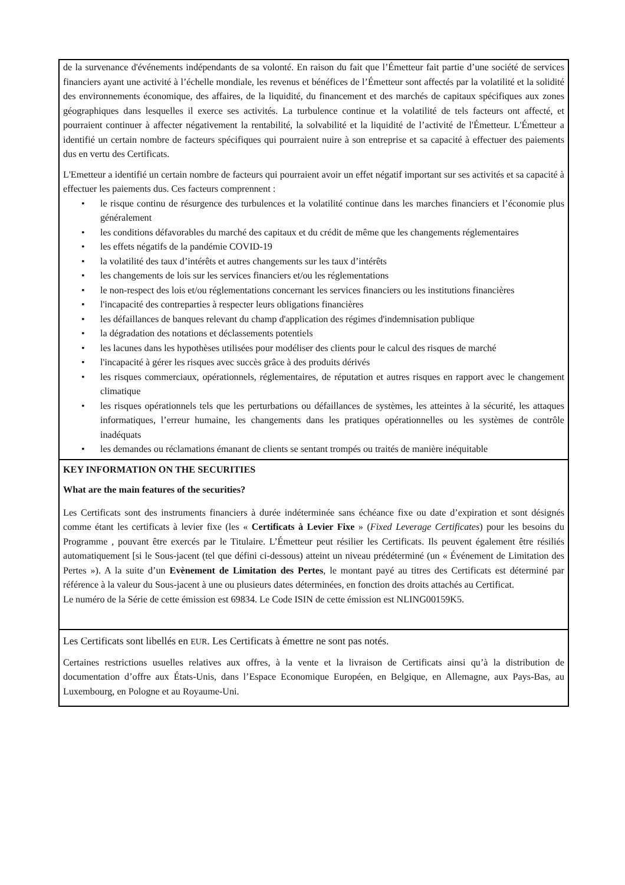| de la survenance d'événements indépendants de sa volonté. En raison du fait que l’Émetteur fait partie d’une société de services financiers ayant une activité à l’échelle mondiale, les revenus et bénéfices de l’Émetteur sont affectés par la volatilité et la solidité des environnements économique, des affaires, de la liquidité, du financement et des marchés de capitaux spécifiques aux zones géographiques dans lesquelles il exerce ses activités. La turbulence continue et la volatilité de tels facteurs ont affecté, et pourraient continuer à affecter négativement la rentabilité, la solvabilité et la liquidité de l’activité de l'Émetteur. L'Émetteur a identifié un certain nombre de facteurs spécifiques qui pourraient nuire à son entreprise et sa capacité à effectuer des paiements dus en vertu des Certificats. L'Emetteur a identifié un certain nombre de facteurs qui pourraient avoir un effet négatif important sur ses activités et sa capacité à effectuer les paiements dus. Ces facteurs comprennent : • le risque continu de résurgence des turbulences et la volatilité continue dans les marches financiers et l’économie plus généralement • les conditions défavorables du marché des capitaux et du crédit de même que les changements réglementaires • les effets négatifs de la pandémie COVID-19 • la volatilité des taux d’intérêts et autres changements sur les taux d’intérêts • les changements de lois sur les services financiers et/ou les réglementations • le non-respect des lois et/ou réglementations concernant les services financiers ou les institutions financières • l'incapacité des contreparties à respecter leurs obligations financières • les défaillances de banques relevant du champ d'application des régimes d'indemnisation publique • la dégradation des notations et déclassements potentiels • les lacunes dans les hypothèses utilisées pour modéliser des clients pour le calcul des risques de marché • l'incapacité à gérer les risques avec succès grâce à des produits dérivés • les risques commerciaux, opérationnels, réglementaires, de réputation et autres risques en rapport avec le changement climatique • les risques opérationnels tels que les perturbations ou défaillances de systèmes, les atteintes à la sécurité, les attaques informatiques, l’erreur humaine, les changements dans les pratiques opérationnelles ou les systèmes de contrôle inadéquats • les demandes ou réclamations émanant de clients se sentant trompés ou traités de manière inéquitable |
| KEY INFORMATION ON THE SECURITIES What are the main features of the securities? Les Certificats sont des instruments financiers à durée indéterminée sans échéance fixe ou date d’expiration et sont désignés comme étant les certificats à levier fixe (les « Certificats à Levier Fixe » ( Fixed Leverage Certificates ) pour les besoins du Programme , pouvant être exercés par le Titulaire. L’Émetteur peut résilier les Certificats. Ils peuvent également être résiliés automatiquement [si le Sous-jacent (tel que défini ci-dessous) atteint un niveau prédéterminé (un « Événement de Limitation des Pertes »). A la suite d’un Evènement de Limitation des Pertes , le montant payé au titres des Certificats est déterminé par référence à la valeur du Sous-jacent à une ou plusieurs dates déterminées, en fonction des droits attachés au Certificat. Le numéro de la Série de cette émission est 69834. Le Code ISIN de cette émission est NLING00159K5. |
| Les Certificats sont libellés en EUR . Les Certificats à émettre ne sont pas notés. Certaines restrictions usuelles relatives aux offres, à la vente et la livraison de Certificats ainsi qu’à la distribution de documentation d’offre aux États-Unis, dans l’Espace Economique Européen, en Belgique, en Allemagne, aux Pays-Bas, au Luxembourg, en Pologne et au Royaume-Uni. |